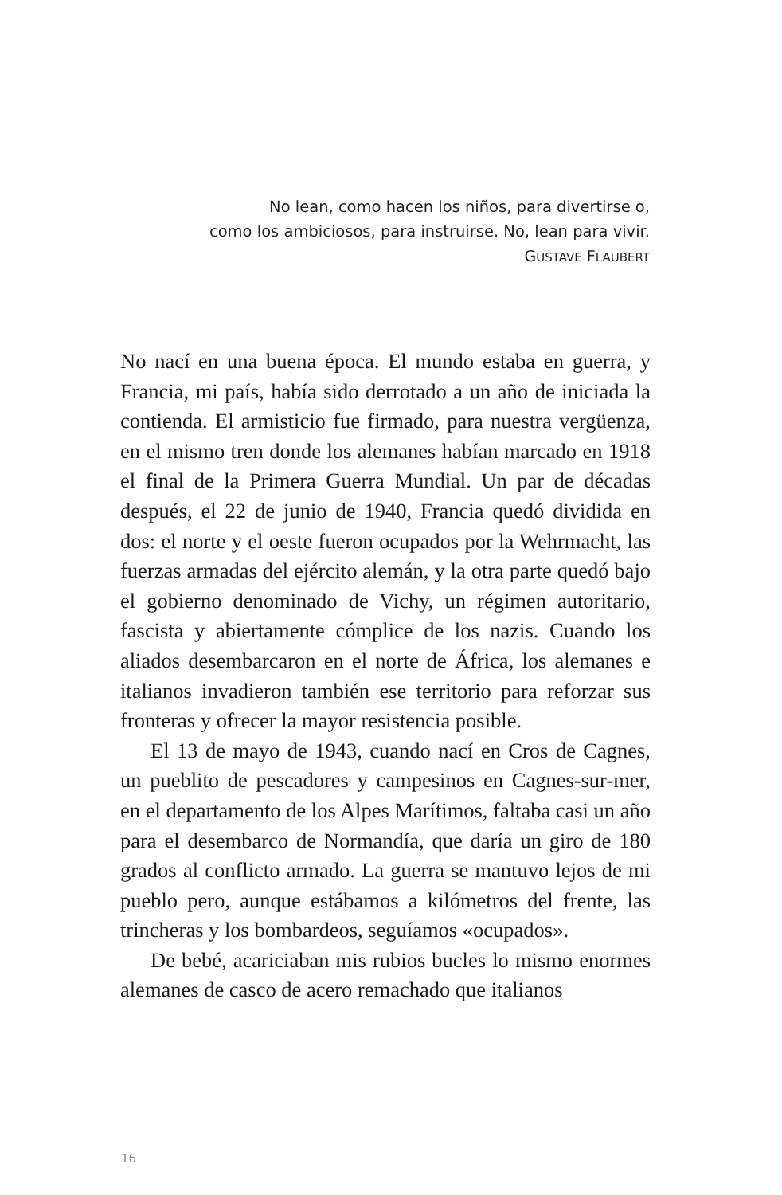No lean, como hacen los niños, para divertirse o,
como los ambiciosos, para instruirse. No, lean para vivir.
GUSTAVE FLAUBERT
No nací en una buena época. El mundo estaba en guerra, y Francia, mi país, había sido derrotado a un año de iniciada la contienda. El armisticio fue firmado, para nuestra vergüenza, en el mismo tren donde los alemanes habían marcado en 1918 el final de la Primera Guerra Mundial. Un par de décadas después, el 22 de junio de 1940, Francia quedó dividida en dos: el norte y el oeste fueron ocupados por la Wehrmacht, las fuerzas armadas del ejército alemán, y la otra parte quedó bajo el gobierno denominado de Vichy, un régimen autoritario, fascista y abiertamente cómplice de los nazis. Cuando los aliados desembarcaron en el norte de África, los alemanes e italianos invadieron también ese territorio para reforzar sus fronteras y ofrecer la mayor resistencia posible.
El 13 de mayo de 1943, cuando nací en Cros de Cagnes, un pueblito de pescadores y campesinos en Cagnes-sur-mer, en el departamento de los Alpes Marítimos, faltaba casi un año para el desembarco de Normandía, que daría un giro de 180 grados al conflicto armado. La guerra se mantuvo lejos de mi pueblo pero, aunque estábamos a kilómetros del frente, las trincheras y los bombardeos, seguíamos «ocupados».
De bebé, acariciaban mis rubios bucles lo mismo enormes alemanes de casco de acero remachado que italianos
16